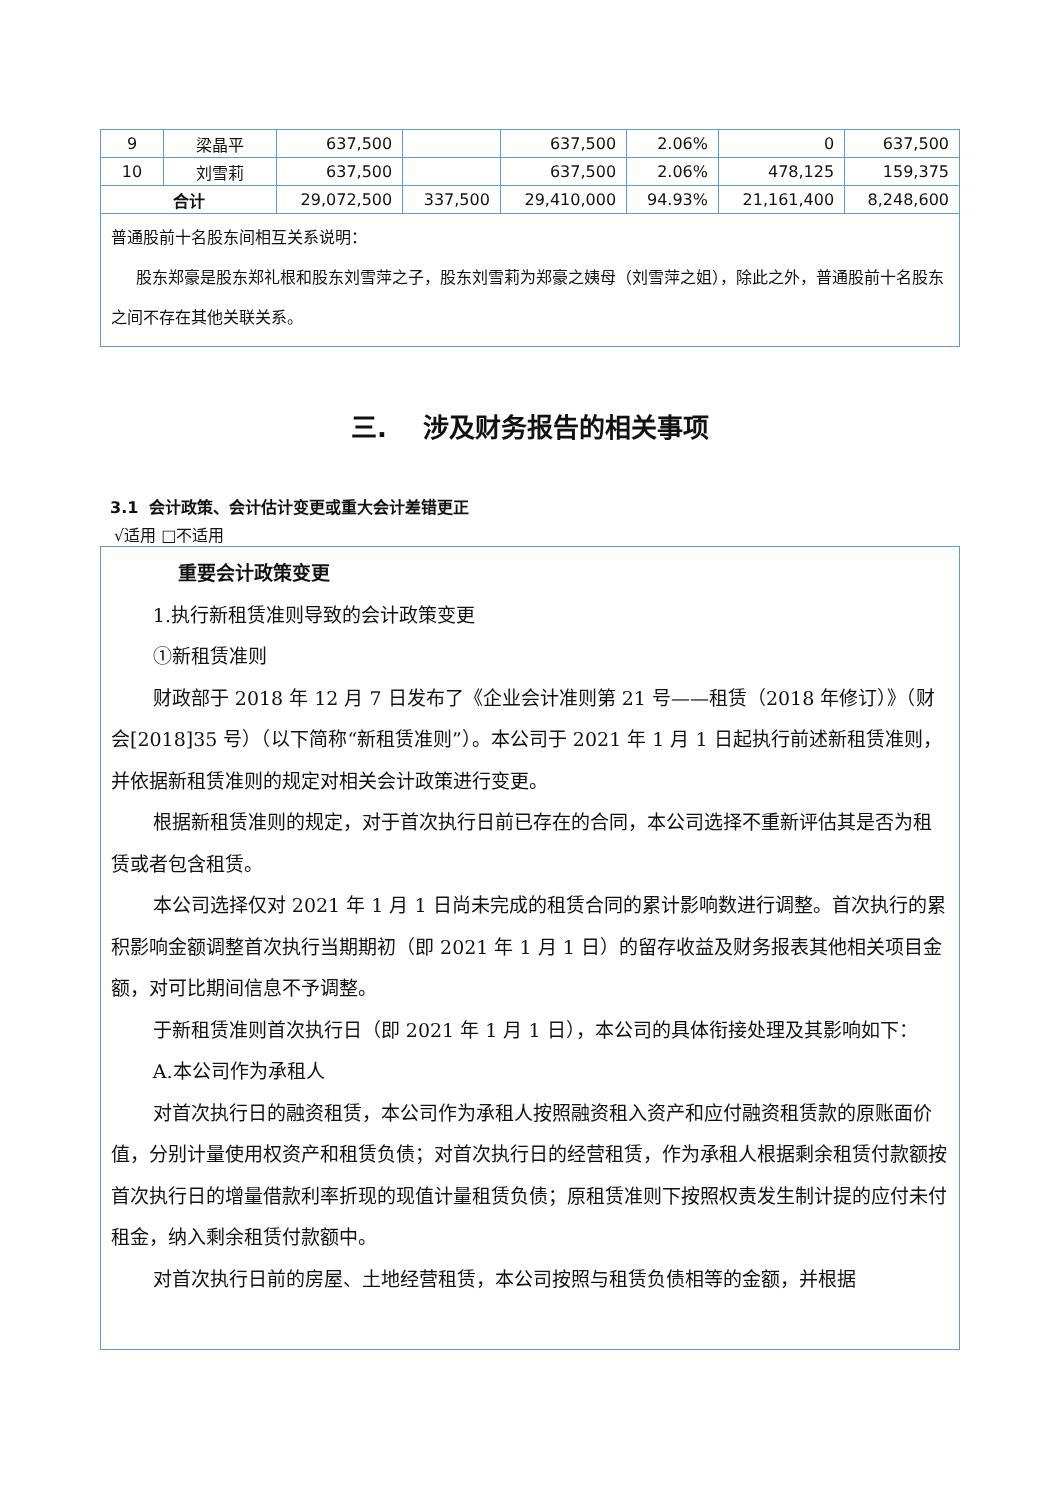| 9 | 梁晶平 | 637,500 | | 637,500 | 2.06% | 0 | 637,500 |
| 10 | 刘雪莉 | 637,500 | | 637,500 | 2.06% | 478,125 | 159,375 |
| 合计 | | 29,072,500 | 337,500 | 29,410,000 | 94.93% | 21,161,400 | 8,248,600 |
普通股前十名股东间相互关系说明：
股东郑豪是股东郑礼根和股东刘雪萍之子，股东刘雪莉为郑豪之姨母（刘雪萍之姐），除此之外，普通股前十名股东之间不存在其他关联关系。
三. 涉及财务报告的相关事项
3.1 会计政策、会计估计变更或重大会计差错更正
√适用 □不适用
重要会计政策变更
1.执行新租赁准则导致的会计政策变更
①新租赁准则
财政部于 2018 年 12 月 7 日发布了《企业会计准则第 21 号——租赁（2018 年修订）》（财会[2018]35 号）（以下简称“新租赁准则”）。本公司于 2021 年 1 月 1 日起执行前述新租赁准则，并依据新租赁准则的规定对相关会计政策进行变更。
根据新租赁准则的规定，对于首次执行日前已存在的合同，本公司选择不重新评估其是否为租赁或者包含租赁。
本公司选择仅对 2021 年 1 月 1 日尚未完成的租赁合同的累计影响数进行调整。首次执行的累积影响金额调整首次执行当期期初（即 2021 年 1 月 1 日）的留存收益及财务报表其他相关项目金额，对可比期间信息不予调整。
于新租赁准则首次执行日（即 2021 年 1 月 1 日），本公司的具体衔接处理及其影响如下：
A.本公司作为承租人
对首次执行日的融资租赁，本公司作为承租人按照融资租入资产和应付融资租赁款的原账面价值，分别计量使用权资产和租赁负债；对首次执行日的经营租赁，作为承租人根据剩余租赁付款额按首次执行日的增量借款利率折现的现值计量租赁负债；原租赁准则下按照权责发生制计提的应付未付租金，纳入剩余租赁付款额中。
对首次执行日前的房屋、土地经营租赁，本公司按照与租赁负债相等的金额，并根据